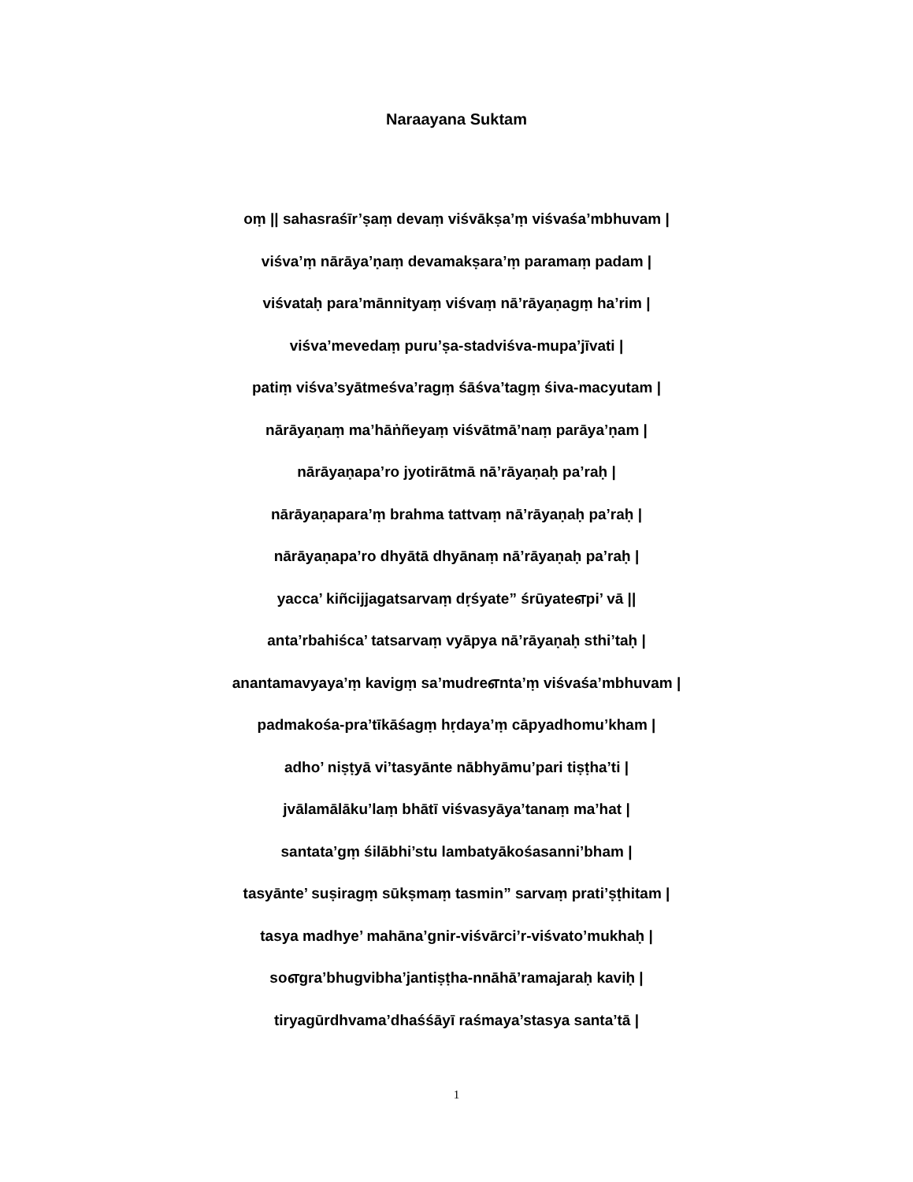Naraayana Suktam
oṃ || sahasraśīr’ṣaṃ devaṃ viśvākṣa’ṃ viśvaśa’mbhuvam |
viśva’ṃ nārāya’ṇaṃ devamakṣara’ṃ paramaṃ padam |
viśvataḥ para’mānnityaṃ viśvaṃ nā’rāyaṇagṃ ha’rim |
viśva’mevedaṃ puru’ṣa-stadviśva-mupa’jīvati |
patiṃ viśva’syātmeśva’ragṃ śāśva’tagṃ śiva-macyutam |
nārāyaṇaṃ ma’hāṅñeyaṃ viśvātmā’naṃ parāya’ṇam |
nārāyaṇapa’ro jyotirātmā nā’rāyaṇaḥ pa’raḥ |
nārāyaṇapara’ṃ brahma tattvaṃ nā’rāyaṇaḥ pa’raḥ |
nārāyaṇapa’ro dhyātā dhyānaṃ nā’rāyaṇaḥ pa’raḥ |
yacca’ kiñcijjagatsarvaṃ dṛśyate” śrūyateஎpi’ vā ||
anta’rbahiśca’ tatsarvaṃ vyāpya nā’rāyaṇaḥ sthi’taḥ |
anantamavyaya’ṃ kavigṃ sa’mudreஎnta’ṃ viśvaśa’mbhuvam |
padmakośa-pra’tīkāśagṃ hṛdaya’ṃ cāpyadhomu’kham |
adho’ niṣṭyā vi’tasyānte nābhyāmu’pari tiṣṭha’ti |
jvālamālāku’laṃ bhātī viśvasyāya’tanaṃ ma’hat |
santata’gṃ śilābhi’stu lambatyākośasanni’bham |
tasyānte’ suṣiragṃ sūkṣmaṃ tasmin” sarvaṃ prati’ṣṭhitam |
tasya madhye’ mahāna’gnir-viśvārci’r-viśvato’mukhaḥ |
soஎgra’bhugvibha’jantiṣṭha-nnāhā’ramajaraḥ kaviḥ |
tiryagūrdhvama’dhaśśāyī raśmaya’stasya santa’tā |
1